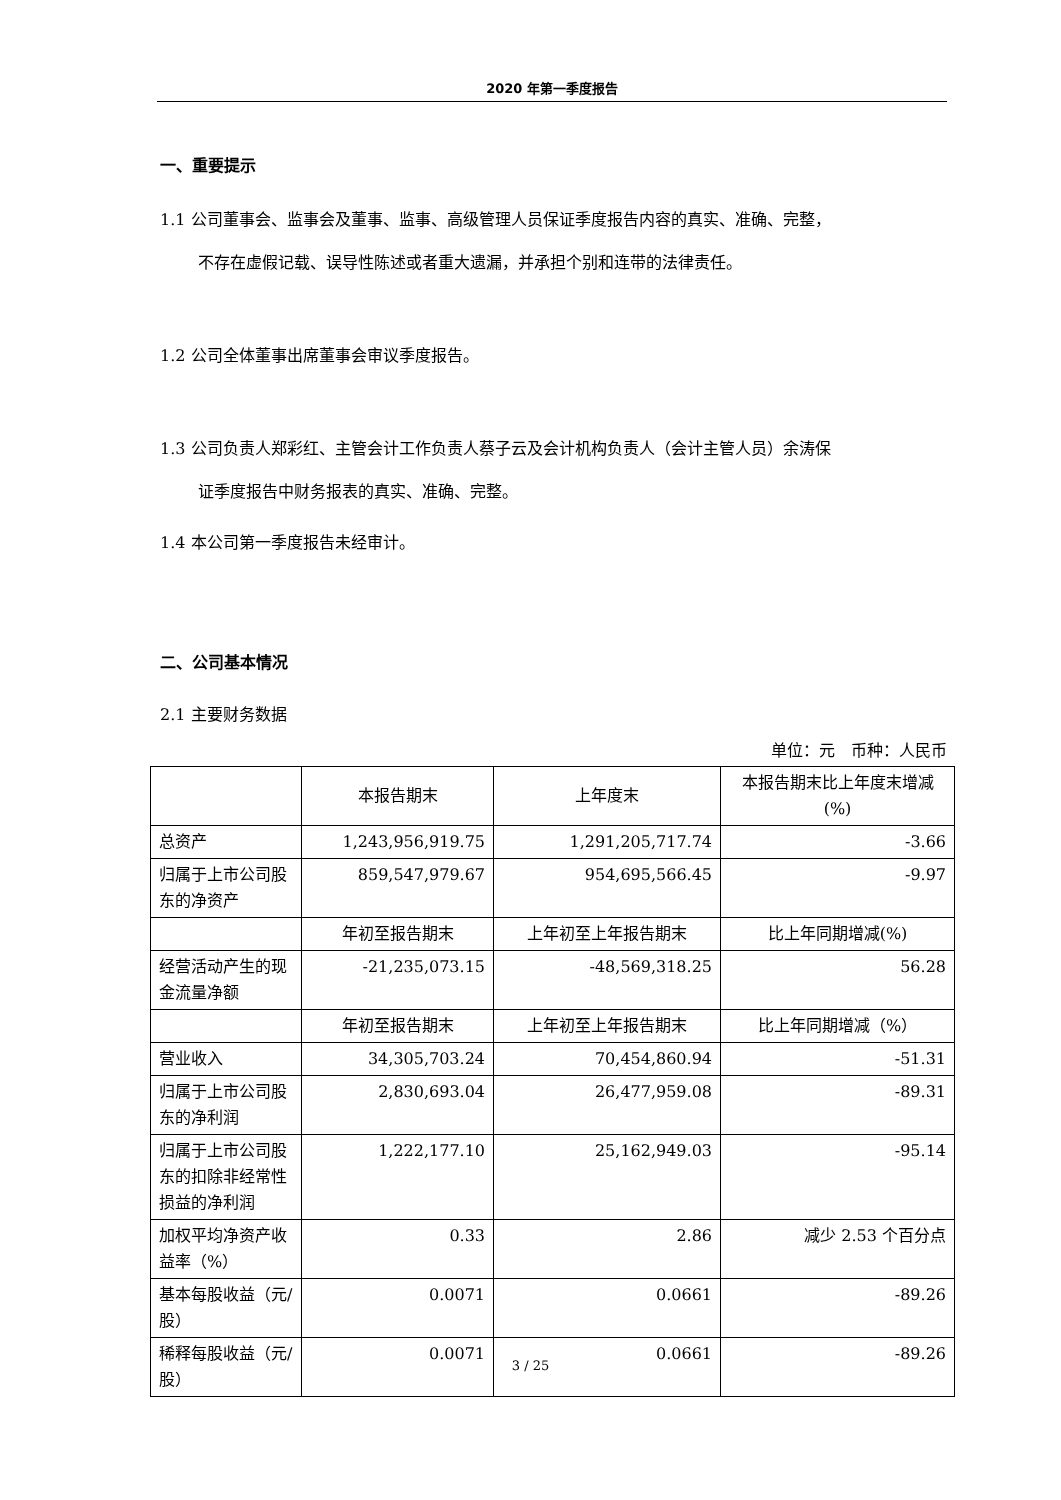2020 年第一季度报告
一、重要提示
1.1 公司董事会、监事会及董事、监事、高级管理人员保证季度报告内容的真实、准确、完整，
不存在虚假记载、误导性陈述或者重大遗漏，并承担个别和连带的法律责任。
1.2 公司全体董事出席董事会审议季度报告。
1.3 公司负责人郑彩红、主管会计工作负责人蔡子云及会计机构负责人（会计主管人员）余涛保
证季度报告中财务报表的真实、准确、完整。
1.4 本公司第一季度报告未经审计。
二、公司基本情况
2.1 主要财务数据
单位：元　币种：人民币
| | 本报告期末 | 上年度末 | 本报告期末比上年度末增减(%) |
| --- | --- | --- | --- |
| 总资产 | 1,243,956,919.75 | 1,291,205,717.74 | -3.66 |
| 归属于上市公司股东的净资产 | 859,547,979.67 | 954,695,566.45 | -9.97 |
| | 年初至报告期末 | 上年初至上年报告期末 | 比上年同期增减(%) |
| 经营活动产生的现金流量净额 | -21,235,073.15 | -48,569,318.25 | 56.28 |
| | 年初至报告期末 | 上年初至上年报告期末 | 比上年同期增减（%） |
| 营业收入 | 34,305,703.24 | 70,454,860.94 | -51.31 |
| 归属于上市公司股东的净利润 | 2,830,693.04 | 26,477,959.08 | -89.31 |
| 归属于上市公司股东的扣除非经常性损益的净利润 | 1,222,177.10 | 25,162,949.03 | -95.14 |
| 加权平均净资产收益率（%） | 0.33 | 2.86 | 减少 2.53 个百分点 |
| 基本每股收益（元/股） | 0.0071 | 0.0661 | -89.26 |
| 稀释每股收益（元/股） | 0.0071 | 0.0661 | -89.26 |
3 / 25